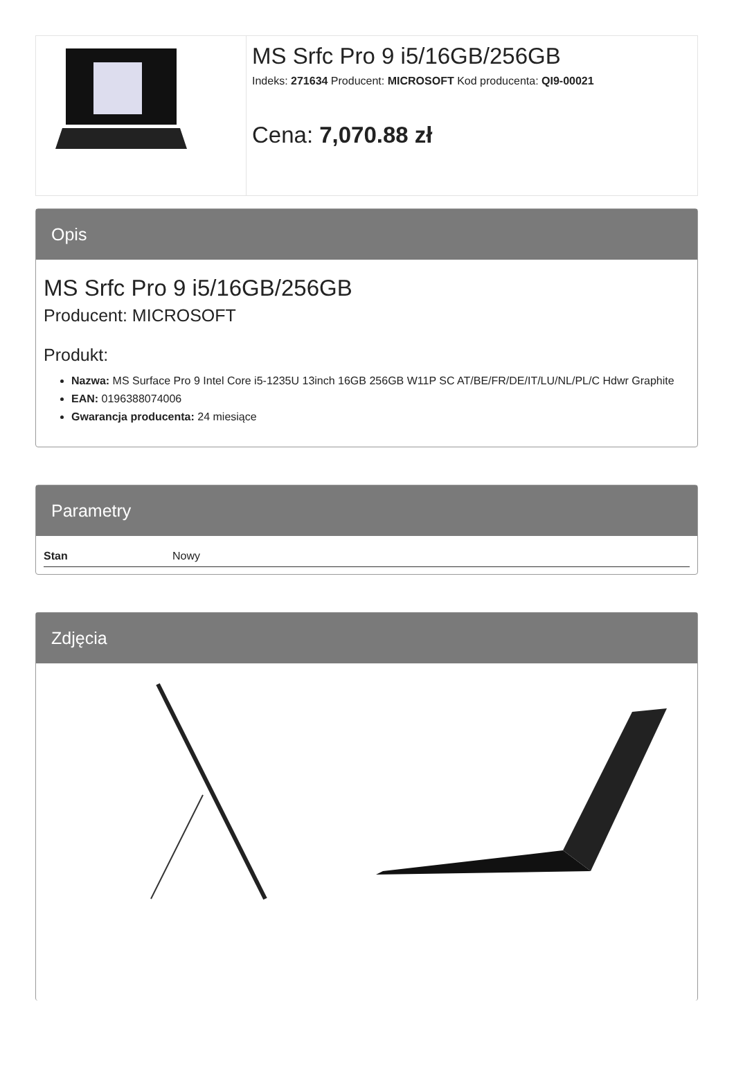MS Srfc Pro 9 i5/16GB/256GB
Indeks: 271634 Producent: MICROSOFT Kod producenta: QI9-00021
Cena: 7,070.88 zł
Opis
MS Srfc Pro 9 i5/16GB/256GB
Producent: MICROSOFT
Produkt:
Nazwa: MS Surface Pro 9 Intel Core i5-1235U 13inch 16GB 256GB W11P SC AT/BE/FR/DE/IT/LU/NL/PL/C Hdwr Graphite
EAN: 0196388074006
Gwarancja producenta: 24 miesiące
Parametry
| Stan | Nowy |
Zdjęcia